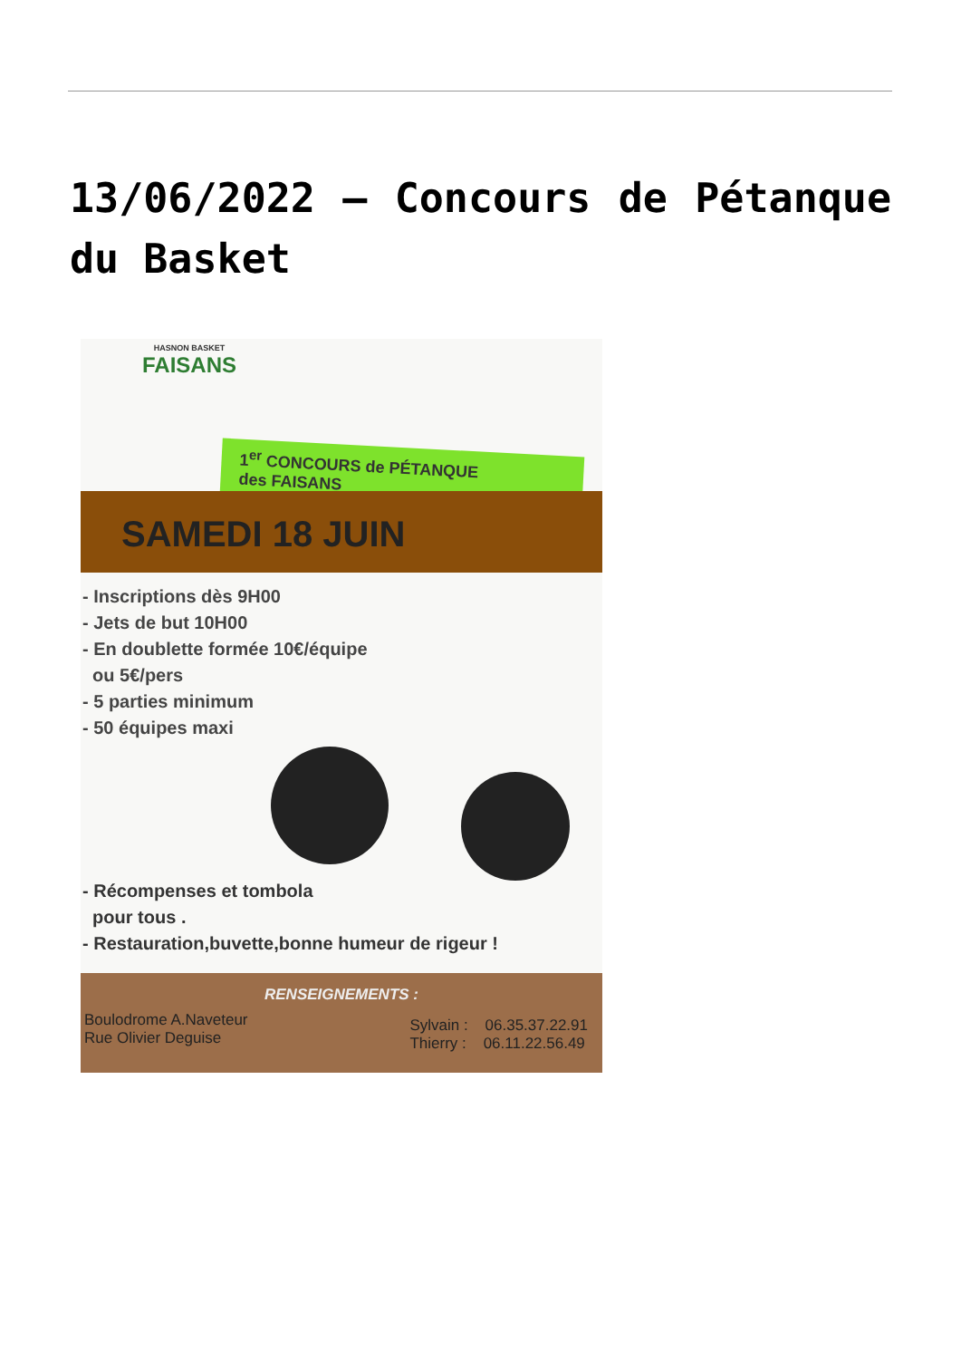13/06/2022 – Concours de Pétanque du Basket
HASNON BASKET
FAISANS
1<sup>er</sup> CONCOURS de PÉTANQUE
des FAISANS
SAMEDI 18 JUIN
- Inscriptions dès 9H00
- Jets de but 10H00
- En doublette formée 10€/équipe
ou 5€/pers
- 5 parties minimum
- 50 équipes maxi
- Récompenses et tombola
pour tous .
- Restauration,buvette,bonne humeur de rigeur !
RENSEIGNEMENTS :
Boulodrome A.Naveteur
Rue Olivier Deguise
Sylvain : 06.35.37.22.91
Thierry : 06.11.22.56.49